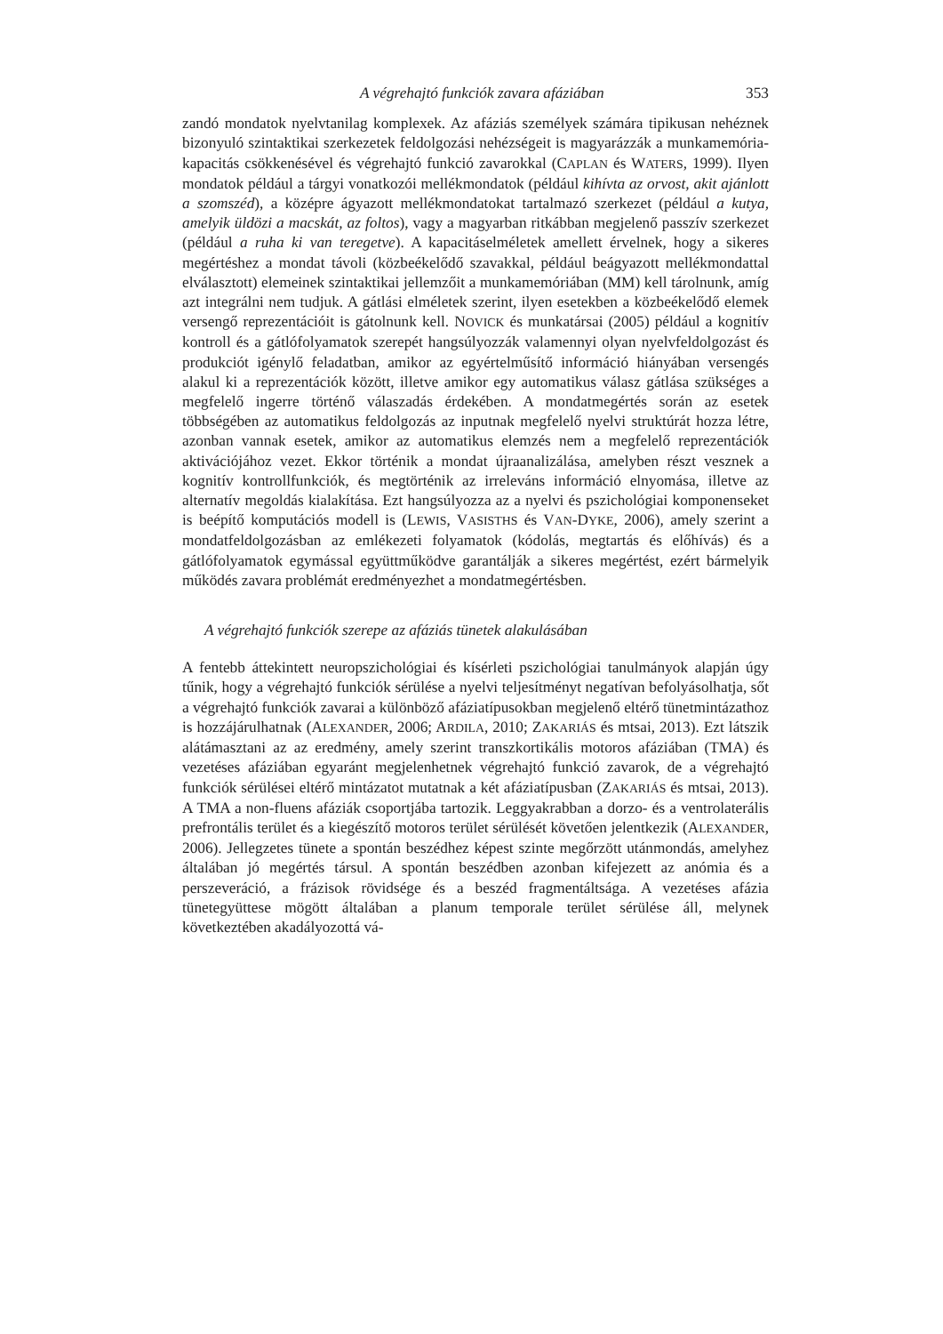A végrehajtó funkciók zavara afáziában 353
zandó mondatok nyelvtanilag komplexek. Az afáziás személyek számára tipikusan neh­éznek bizonyuló szintaktikai szerkezetek feldolgozási nehézségeit is magyaráz­zák a munkamemória-kapacitás csökkenésével és végrehajtó funkció zavarokkal (CAPLAN és WATERS, 1999). Ilyen mondatok például a tárgyi vonatkozói mellék­mondatok (például kihívta az orvost, akit ajánlott a szomszéd), a középre ágyazott mellékmondatokat tartalmazó szerkezet (például a kutya, amelyik üldözi a macskát, az foltos), vagy a magyarban ritkábban megjelenő passzív szerkezet (például a ruha ki van teregetve). A kapacitáselméletek amellett érvelnek, hogy a sikeres megértéshez a mondat távoli (közbeékelődő szavakkal, például beágyazott mellékmondattal elválasztott) elemeinek szintaktikai jellemzőit a munkamemóriában (MM) kell tárolnunk, amíg azt integrálni nem tudjuk. A gátlási elméletek szerint, ilyen ese­tekben a közbeékelődő elemek versengő reprezentációit is gátolnunk kell. NOVICK és munkatársai (2005) például a kognitív kontroll és a gátlófolyamatok szerepét hangsúlyozzák valamennyi olyan nyelvfeldolgozást és produkciót igénylő feladatban, amikor az egyértelműsítő információ hiányában versengés alakul ki a reprezentációk között, illetve amikor egy automatikus válasz gátlása szükséges a megfelelő ingerre történő válaszadás érdekében. A mondatmegértés során az ese­tek többségében az automatikus feldolgozás az inputnak megfelelő nyelvi struktú­rát hozza létre, azonban vannak esetek, amikor az automatikus elemzés nem a megfelelő reprezentációk aktivációjához vezet. Ekkor történik a mondat újraanali­zálása, amelyben részt vesznek a kognitív kontrollfunkciók, és megtörténik az irreleváns információ elnyomása, illetve az alternatív megoldás kialakítása. Ezt hangsúlyozza az a nyelvi és pszichológiai komponenseket is beépítő komputációs modell is (LEWIS, VASISTHS és VAN-DYKE, 2006), amely szerint a mondatfeldolgo­zásban az emlékezeti folyamatok (kódolás, megtartás és előhívás) és a gátlófolya­matok egymással együttműködve garantálják a sikeres megértést, ezért bármelyik működés zavara problémát eredményezhet a mondatmegértésben.
A végrehajtó funkciók szerepe az afáziás tünetek alakulásában
A fentebb áttekintett neuropszichológiai és kísérleti pszichológiai tanulmányok alapján úgy tűnik, hogy a végrehajtó funkciók sérülése a nyelvi teljesítményt ne­gatívan befolyásolhatja, sőt a végrehajtó funkciók zavarai a különböző afázia­típusokban megjelenő eltérő tünetmintázathoz is hozzájárulhatnak (ALEXANDER, 2006; ARDILA, 2010; ZAKARIÁS és mtsai, 2013). Ezt látszik alátámasztani az az ered­mény, amely szerint transzkortikális motoros afáziában (TMA) és vezetéses afáziá­ban egyaránt megjelenhetnek végrehajtó funkció zavarok, de a végrehajtó funk­ciók sérülései eltérő mintázatot mutatnak a két afáziatípusban (ZAKARIÁS és mtsai, 2013). A TMA a non-fluens afáziák csoportjába tartozik. Leggyakrabban a dorzo- és a ventrolaterális prefrontális terület és a kiegészítő motoros terület sérülését kö­vetően jelentkezik (ALEXANDER, 2006). Jellegzetes tünete a spontán beszédhez ké­pest szinte megőrzött utánmondás, amelyhez általában jó megértés társul. A spon­tán beszédben azonban kifejezett az anómia és a perszeveráció, a frázisok rövidsé­ge és a beszéd fragmentáltsága. A vezetéses afázia tünetegyüttese mögött általában a planum temporale terület sérülése áll, melynek következtében akadályozottá vá-